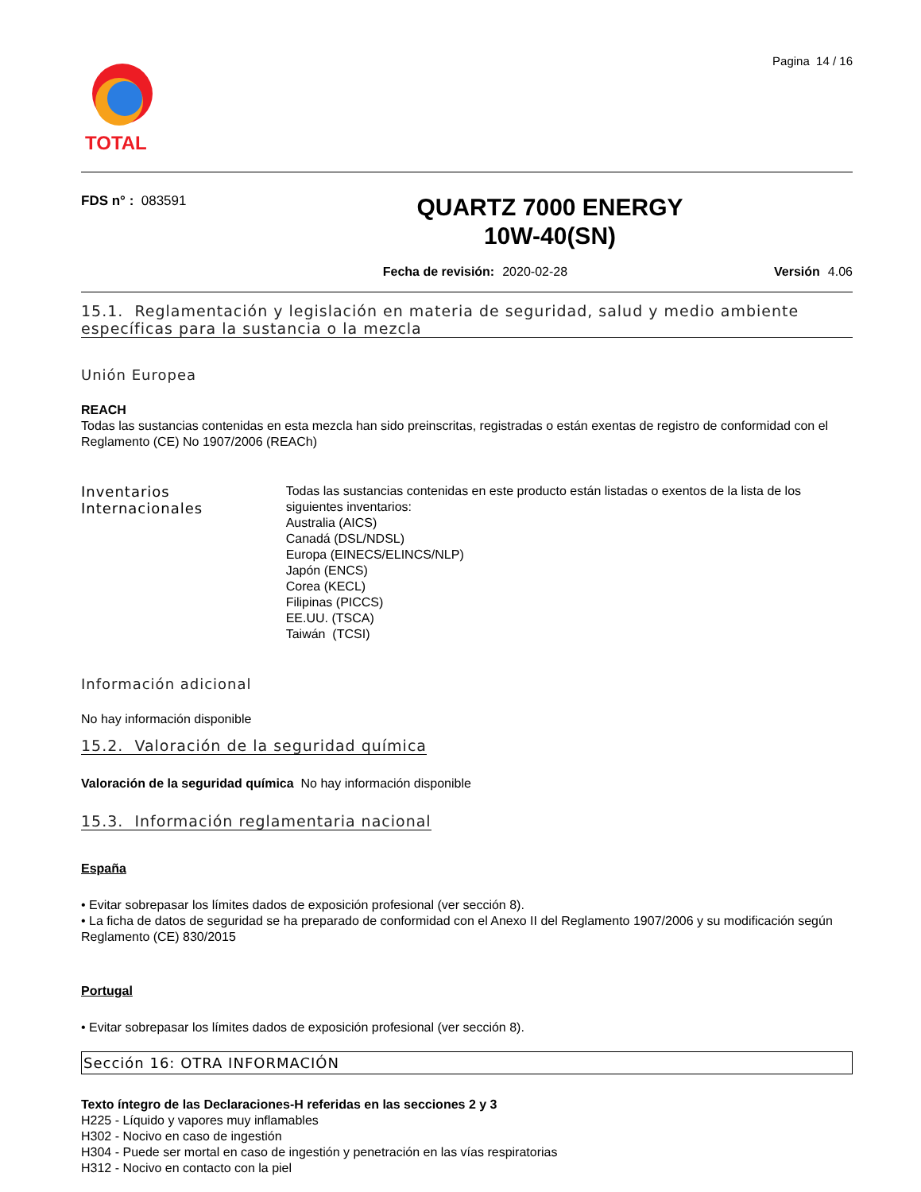TOTAL
Pagina 14 / 16
FDS n° : 083591
QUARTZ 7000 ENERGY
10W-40(SN)
Fecha de revisión: 2020-02-28 Versión 4.06
15.1. Reglamentación y legislación en materia de seguridad, salud y medio ambiente específicas para la sustancia o la mezcla
Unión Europea
REACH
Todas las sustancias contenidas en esta mezcla han sido preinscritas, registradas o están exentas de registro de conformidad con el Reglamento (CE) No 1907/2006 (REACh)
Inventarios Internacionales
Todas las sustancias contenidas en este producto están listadas o exentos de la lista de los siguientes inventarios:
Australia (AICS)
Canadá (DSL/NDSL)
Europa (EINECS/ELINCS/NLP)
Japón (ENCS)
Corea (KECL)
Filipinas (PICCS)
EE.UU. (TSCA)
Taiwán (TCSI)
Información adicional
No hay información disponible
15.2. Valoración de la seguridad química
Valoración de la seguridad química No hay información disponible
15.3. Información reglamentaria nacional
España
• Evitar sobrepasar los límites dados de exposición profesional (ver sección 8).
• La ficha de datos de seguridad se ha preparado de conformidad con el Anexo II del Reglamento 1907/2006 y su modificación según Reglamento (CE) 830/2015
Portugal
• Evitar sobrepasar los límites dados de exposición profesional (ver sección 8).
Sección 16: OTRA INFORMACIÓN
Texto íntegro de las Declaraciones-H referidas en las secciones 2 y 3
H225 - Líquido y vapores muy inflamables
H302 - Nocivo en caso de ingestión
H304 - Puede ser mortal en caso de ingestión y penetración en las vías respiratorias
H312 - Nocivo en contacto con la piel